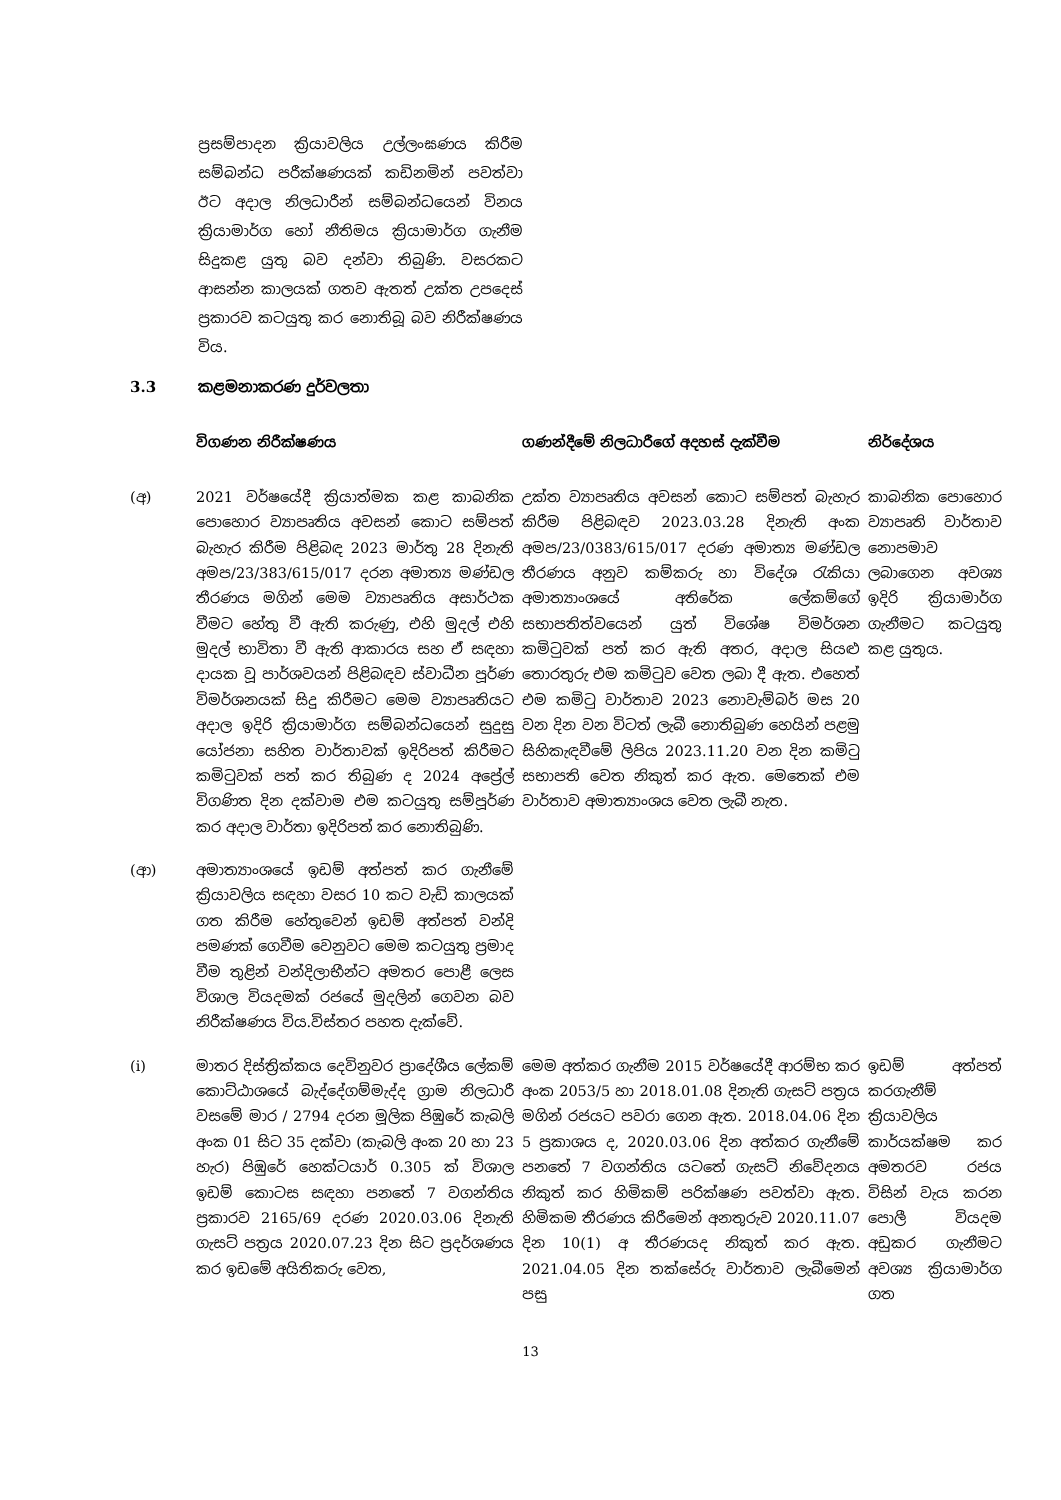ප්‍රසම්පාදන ක්‍රියාවලිය උල්ලංඝණය කිරීම සම්බන්ධ පරීක්ෂණයක් කඩිනමින් පවත්වා ඊට අදාල නිලධාරීන් සම්බන්ධයෙන් විනය ක්‍රියාමාර්ග හෝ නීතිමය ක්‍රියාමාර්ග ගැනීම සිදුකළ යුතු බව දන්වා තිබුණි. වසරකට ආසන්න කාලයක් ගතව ඇතත් උක්ත උපදෙස් ප්‍රකාරව කටයුතු කර නොතිබූ බව නිරීක්ෂණය විය.
3.3 කළමනාකරණ දුර්වලතා
| | විගණන නිරීක්ෂණය | ගණන්දීමේ නිලධාරීගේ අදහස් දැක්වීම | නිර්දේශය |
| --- | --- | --- | --- |
| (අ) | 2021 වර්ෂයේදී ක්‍රියාත්මක කළ කාබනික පොහොර ව්‍යාපෘතිය අවසන් කොට සම්පත් බැහැර කිරීම පිළිබඳ 2023 මාර්තු 28 දිනැති අමප/23/383/615/017 දරන අමාත්‍ය මණ්ඩල තීරණය මගින් මෙම ව්‍යාපෘතිය අසාර්ථක වීමට හේතු වී ඇති කරුණු, එහි මුදල් එහි මුදල් භාවිතා වී ඇති ආකාරය සහ ඒ සඳහා දායක වූ පාර්ශවයන් පිළිබඳව ස්වාධීන පූර්ණ විමර්ශනයක් සිදු කිරීමට මෙම ව්‍යාපෘතියට අදාල ඉදිරි ක්‍රියාමාර්ග සම්බන්ධයෙන් සුදුසු යෝජනා සහිත වාර්තාවක් ඉදිරිපත් කිරීමට කමිටුවක් පත් කර තිබුණ ද 2024 අප්‍රේල් විගණිත දින දක්වාම එම කටයුතු සම්පූර්ණ කර අදාල වාර්තා ඉදිරිපත් කර නොතිබුණි. | උක්ත ව්‍යාපෘතිය අවසන් කොට සම්පත් බැහැර කිරීම පිළිබඳව 2023.03.28 දිනැති අංක අමප/23/0383/615/017 දරණ අමාත්‍ය මණ්ඩල තීරණය අනුව කම්කරු හා විදේශ රැකියා අමාත්‍යාංශයේ අතිරේක ලේකම්ගේ සභාපතිත්වයෙන් යුත් විශේෂ විමර්ශන කමිටුවක් පත් කර ඇති අතර, අදාල සියළු තොරතුරු එම කමිටුව වෙත ලබා දී ඇත. එහෙත් එම කමිටු වාර්තාව 2023 නොවැම්බර් මස 20 වන දින වන විටත් ලැබී නොතිබුණ හෙයින් පළමු සිහිකැඳවීමේ ලිපිය 2023.11.20 වන දින කමිටු සභාපති වෙත නිකුත් කර ඇත. මෙතෙක් එම වාර්තාව අමාත්‍යාංශය වෙත ලැබී නැත. | කාබනික පොහොර ව්‍යාපෘති වාර්තාව නොපමාව ලබාගෙන අවශ්‍ය ඉදිරි ක්‍රියාමාර්ග ගැනීමට කටයුතු කළ යුතුය. |
| (ආ) | අමාත්‍යාංශයේ ඉඩම් අත්පත් කර ගැනීමේ ක්‍රියාවලිය සඳහා වසර 10 කට වැඩි කාලයක් ගත කිරීම හේතුවෙන් ඉඩම් අත්පත් වන්දි පමණක් ගෙවීම වෙනුවට මෙම කටයුතු ප්‍රමාද වීම තුළින් වන්දිලාභීන්ට අමතර පොළී ලෙස විශාල වියදමක් රජයේ මුදලින් ගෙවන බව නිරීක්ෂණය විය.විස්තර පහත දැක්වේ. | | |
| (i) | මාතර දිස්ත්‍රික්කය දෙවිනුවර ප්‍රාදේශීය ලේකම් කොට්ඨාශයේ බැද්දේගම්මැද්ද ග්‍රාම නිලධාරී වසමේ මාර / 2794 දරන මූලික පිඹුරේ කැබලි අංක 01 සිට 35 දක්වා (කැබලි අංක 20 හා 23 හැර) පිඹුරේ හෙක්ටයාර් 0.305 ක් විශාල ඉඩම් කොටස සඳහා පනතේ 7 වගන්තිය ප්‍රකාරව 2165/69 දරණ 2020.03.06 දිනැති ගැසට් පත්‍රය 2020.07.23 දින සිට ප්‍රදර්ශණය කර ඉඩමේ අයිතිකරු වෙත, | මෙම අත්කර ගැනීම 2015 වර්ෂයේදී ආරම්භ කර අංක 2053/5 හා 2018.01.08 දිනැති ගැසට් පත්‍රය මගින් රජයට පවරා ගෙන ඇත. 2018.04.06 දින 5 ප්‍රකාශය ද, 2020.03.06 දින අත්කර ගැනීමේ පනතේ 7 වගන්තිය යටතේ ගැසට් නිවේදනය නිකුත් කර හිමිකම් පරික්ෂණ පවත්වා ඇත. හිමිකම තීරණය කිරීමෙන් අනතුරුව 2020.11.07 දින 10(1) අ තීරණයද නිකුත් කර ඇත. 2021.04.05 දින තක්සේරු වාර්තාව ලැබීමෙන් පසු | ඉඩම් අත්පත් කරගැනීම් ක්‍රියාවලිය කාර්යක්ෂම කර අමතරව රජය විසින් වැය කරන පොලී වියදම අඩුකර ගැනීමට අවශ්‍ය ක්‍රියාමාර්ග ගත |
13